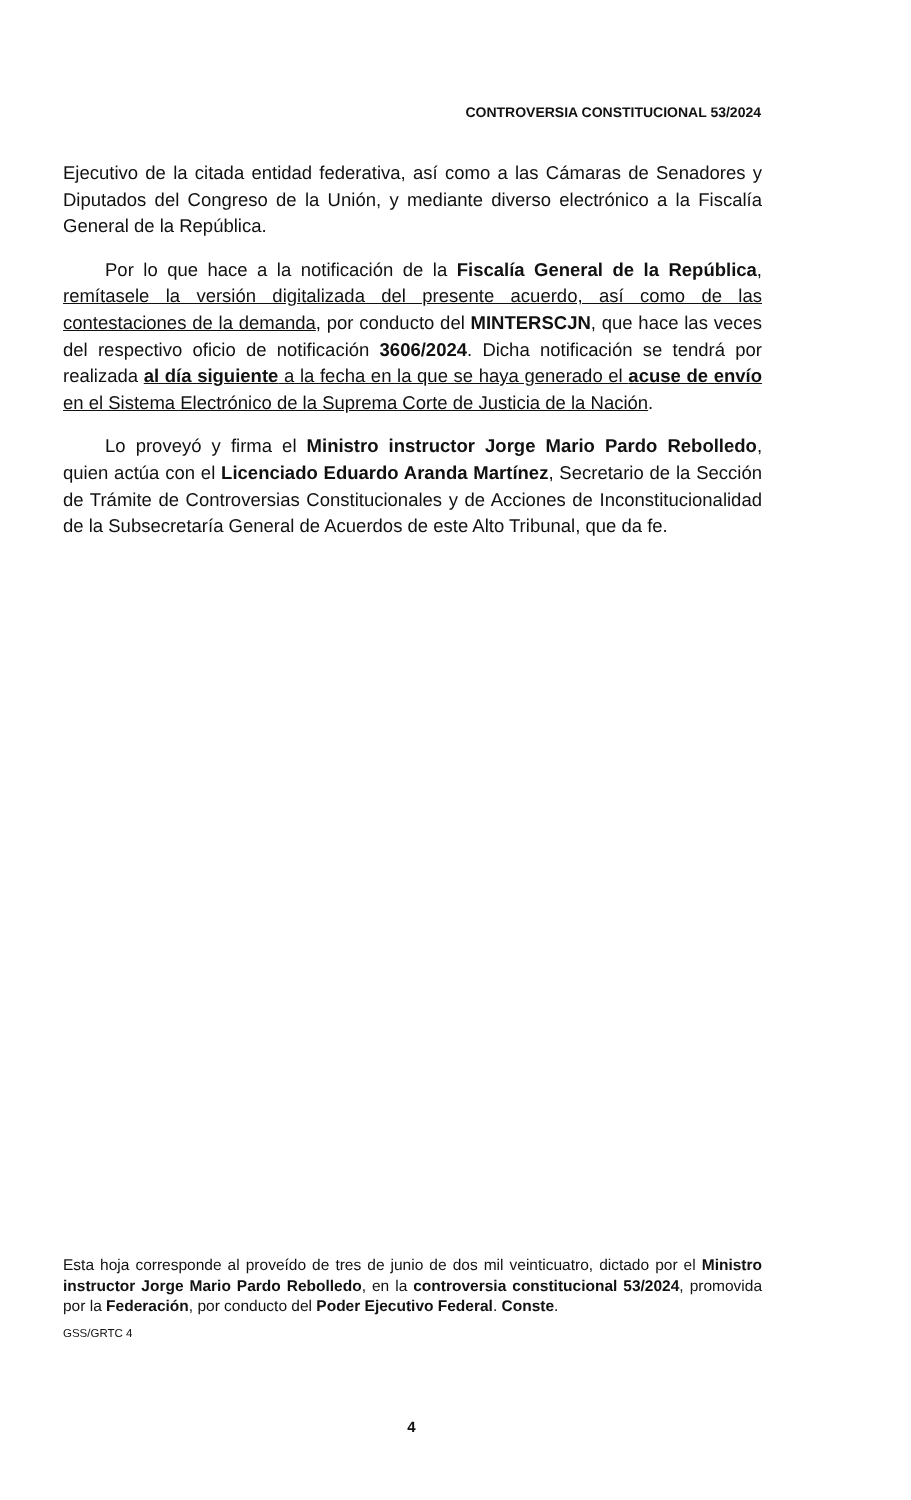CONTROVERSIA CONSTITUCIONAL 53/2024
Ejecutivo de la citada entidad federativa, así como a las Cámaras de Senadores y Diputados del Congreso de la Unión, y mediante diverso electrónico a la Fiscalía General de la República.
Por lo que hace a la notificación de la Fiscalía General de la República, remítasele la versión digitalizada del presente acuerdo, así como de las contestaciones de la demanda, por conducto del MINTERSCJN, que hace las veces del respectivo oficio de notificación 3606/2024. Dicha notificación se tendrá por realizada al día siguiente a la fecha en la que se haya generado el acuse de envío en el Sistema Electrónico de la Suprema Corte de Justicia de la Nación.
Lo proveyó y firma el Ministro instructor Jorge Mario Pardo Rebolledo, quien actúa con el Licenciado Eduardo Aranda Martínez, Secretario de la Sección de Trámite de Controversias Constitucionales y de Acciones de Inconstitucionalidad de la Subsecretaría General de Acuerdos de este Alto Tribunal, que da fe.
Esta hoja corresponde al proveído de tres de junio de dos mil veinticuatro, dictado por el Ministro instructor Jorge Mario Pardo Rebolledo, en la controversia constitucional 53/2024, promovida por la Federación, por conducto del Poder Ejecutivo Federal. Conste.
GSS/GRTC 4
4